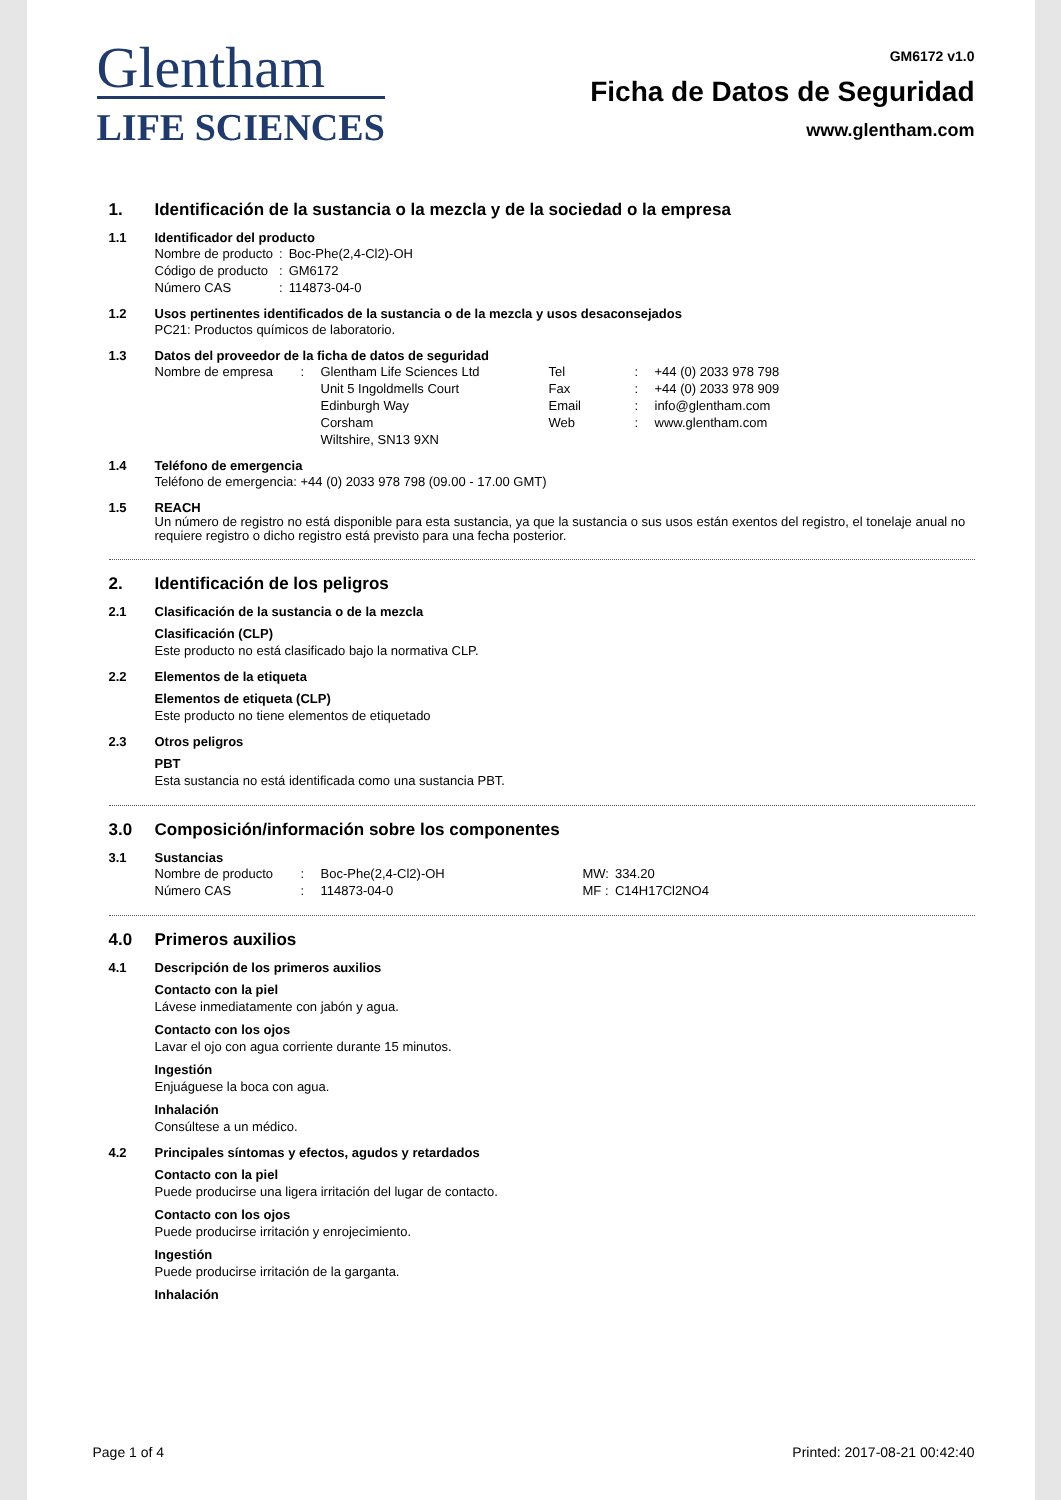Glentham
LIFE SCIENCES
GM6172 v1.0
Ficha de Datos de Seguridad
www.glentham.com
1. Identificación de la sustancia o la mezcla y de la sociedad o la empresa
1.1 Identificador del producto
| Nombre de producto | : | Boc-Phe(2,4-Cl2)-OH |
| Código de producto | : | GM6172 |
| Número CAS | : | 114873-04-0 |
1.2 Usos pertinentes identificados de la sustancia o de la mezcla y usos desaconsejados
PC21: Productos químicos de laboratorio.
1.3 Datos del proveedor de la ficha de datos de seguridad
| Nombre de empresa | : | Glentham Life Sciences Ltd | Tel | : | +44 (0) 2033 978 798 |
| | | Unit 5 Ingoldmells Court | Fax | : | +44 (0) 2033 978 909 |
| | | Edinburgh Way | Email | : | info@glentham.com |
| | | Corsham | Web | : | www.glentham.com |
| | | Wiltshire, SN13 9XN | | | |
1.4 Teléfono de emergencia
Teléfono de emergencia: +44 (0) 2033 978 798 (09.00 - 17.00 GMT)
1.5 REACH
Un número de registro no está disponible para esta sustancia, ya que la sustancia o sus usos están exentos del registro, el tonelaje anual no requiere registro o dicho registro está previsto para una fecha posterior.
2. Identificación de los peligros
2.1 Clasificación de la sustancia o de la mezcla
Clasificación (CLP)
Este producto no está clasificado bajo la normativa CLP.
2.2 Elementos de la etiqueta
Elementos de etiqueta (CLP)
Este producto no tiene elementos de etiquetado
2.3 Otros peligros
PBT
Esta sustancia no está identificada como una sustancia PBT.
3.0 Composición/información sobre los componentes
3.1 Sustancias
| Nombre de producto | : | Boc-Phe(2,4-Cl2)-OH | MW: | 334.20 |
| Número CAS | : | 114873-04-0 | MF : | C14H17Cl2NO4 |
4.0 Primeros auxilios
4.1 Descripción de los primeros auxilios
Contacto con la piel
Lávese inmediatamente con jabón y agua.
Contacto con los ojos
Lavar el ojo con agua corriente durante 15 minutos.
Ingestión
Enjuáguese la boca con agua.
Inhalación
Consúltese a un médico.
4.2 Principales síntomas y efectos, agudos y retardados
Contacto con la piel
Puede producirse una ligera irritación del lugar de contacto.
Contacto con los ojos
Puede producirse irritación y enrojecimiento.
Ingestión
Puede producirse irritación de la garganta.
Inhalación
Page 1 of 4 Printed: 2017-08-21 00:42:40